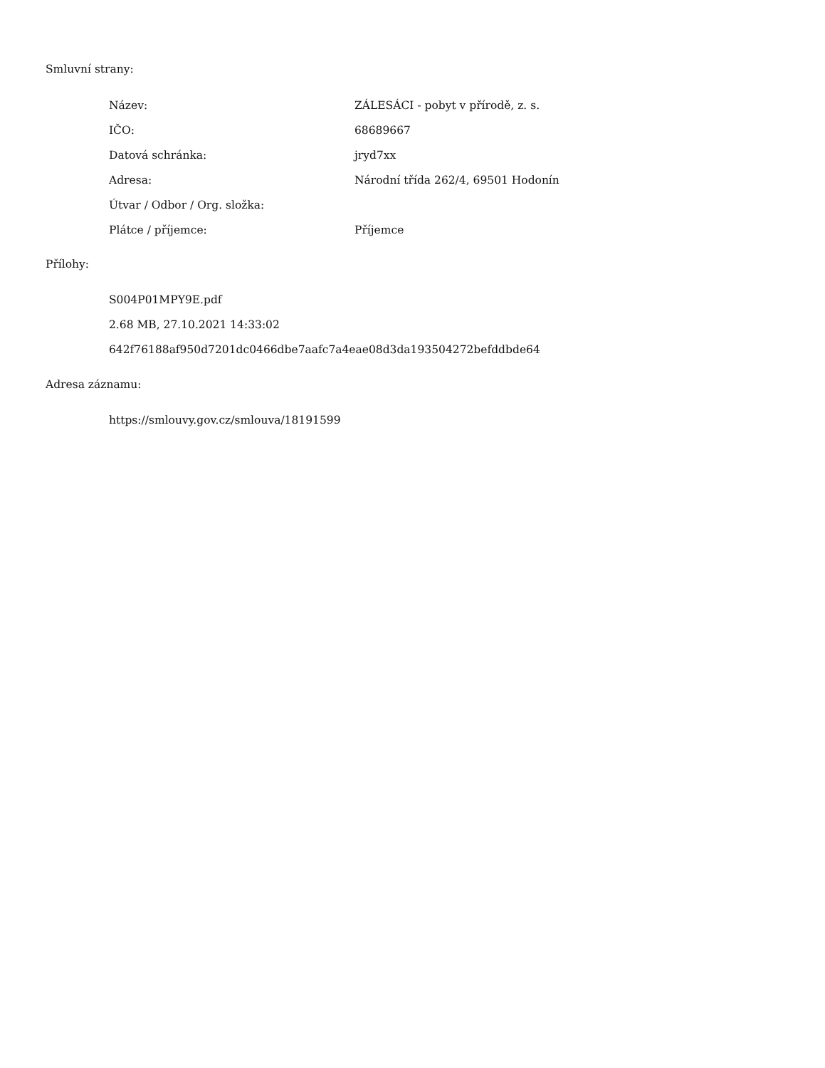Smluvní strany:
| Název: | ZÁLESÁCI - pobyt v přírodě, z. s. |
| IČO: | 68689667 |
| Datová schránka: | jryd7xx |
| Adresa: | Národní třída 262/4, 69501 Hodonín |
| Útvar / Odbor / Org. složka: | |
| Plátce / příjemce: | Příjemce |
Přílohy:
S004P01MPY9E.pdf
2.68 MB, 27.10.2021 14:33:02
642f76188af950d7201dc0466dbe7aafc7a4eae08d3da193504272befddbde64
Adresa záznamu:
https://smlouvy.gov.cz/smlouva/18191599